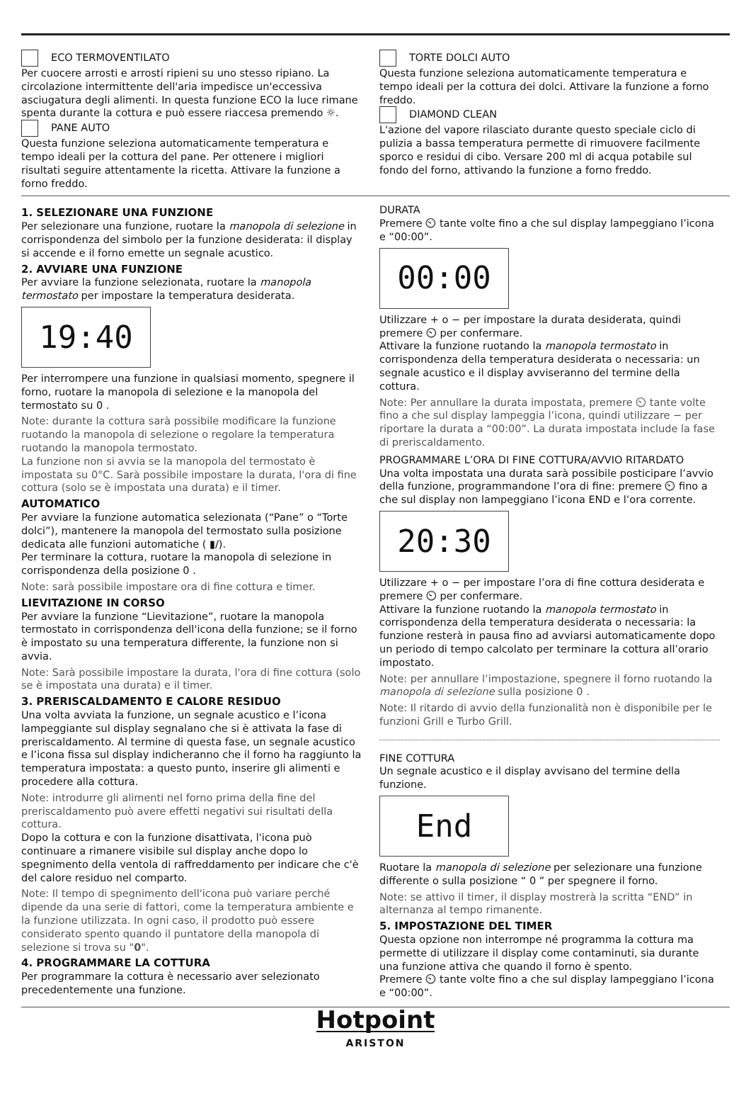ECO TERMOVENTILATO
Per cuocere arrosti e arrosti ripieni su uno stesso ripiano. La circolazione intermittente dell'aria impedisce un'eccessiva asciugatura degli alimenti. In questa funzione ECO la luce rimane spenta durante la cottura e può essere riaccesa premendo ☼.
PANE AUTO
Questa funzione seleziona automaticamente temperatura e tempo ideali per la cottura del pane. Per ottenere i migliori risultati seguire attentamente la ricetta. Attivare la funzione a forno freddo.
TORTE DOLCI AUTO
Questa funzione seleziona automaticamente temperatura e tempo ideali per la cottura dei dolci. Attivare la funzione a forno freddo.
DIAMOND CLEAN
L'azione del vapore rilasciato durante questo speciale ciclo di pulizia a bassa temperatura permette di rimuovere facilmente sporco e residui di cibo. Versare 200 ml di acqua potabile sul fondo del forno, attivando la funzione a forno freddo.
1. SELEZIONARE UNA FUNZIONE
Per selezionare una funzione, ruotare la manopola di selezione in corrispondenza del simbolo per la funzione desiderata: il display si accende e il forno emette un segnale acustico.
2. AVVIARE UNA FUNZIONE
Per avviare la funzione selezionata, ruotare la manopola termostato per impostare la temperatura desiderata.
19:40
Per interrompere una funzione in qualsiasi momento, spegnere il forno, ruotare la manopola di selezione e la manopola del termostato su 0 .
Note: durante la cottura sarà possibile modificare la funzione ruotando la manopola di selezione o regolare la temperatura ruotando la manopola termostato.
La funzione non si avvia se la manopola del termostato è impostata su 0°C. Sarà possibile impostare la durata, l'ora di fine cottura (solo se è impostata una durata) e il timer.
AUTOMATICO
Per avviare la funzione automatica selezionata (“Pane” o “Torte dolci”), mantenere la manopola del termostato sulla posizione dedicata alle funzioni automatiche ( ▮/).
Per terminare la cottura, ruotare la manopola di selezione in corrispondenza della posizione 0 .
Note: sarà possibile impostare ora di fine cottura e timer.
LIEVITAZIONE IN CORSO
Per avviare la funzione “Lievitazione”, ruotare la manopola termostato in corrispondenza dell'icona della funzione; se il forno è impostato su una temperatura differente, la funzione non si avvia.
Note: Sarà possibile impostare la durata, l'ora di fine cottura (solo se è impostata una durata) e il timer.
3. PRERISCALDAMENTO E CALORE RESIDUO
Una volta avviata la funzione, un segnale acustico e l’icona lampeggiante sul display segnalano che si è attivata la fase di preriscaldamento. Al termine di questa fase, un segnale acustico e l’icona fissa sul display indicheranno che il forno ha raggiunto la temperatura impostata: a questo punto, inserire gli alimenti e procedere alla cottura.
Note: introdurre gli alimenti nel forno prima della fine del preriscaldamento può avere effetti negativi sui risultati della cottura.
Dopo la cottura e con la funzione disattivata, l'icona può continuare a rimanere visibile sul display anche dopo lo spegnimento della ventola di raffreddamento per indicare che c'è del calore residuo nel comparto.
Note: Il tempo di spegnimento dell'icona può variare perché dipende da una serie di fattori, come la temperatura ambiente e la funzione utilizzata. In ogni caso, il prodotto può essere considerato spento quando il puntatore della manopola di selezione si trova su "0".
4. PROGRAMMARE LA COTTURA
Per programmare la cottura è necessario aver selezionato precedentemente una funzione.
DURATA
Premere ⏲ tante volte fino a che sul display lampeggiano l’icona e “00:00”.
00:00
Utilizzare + o − per impostare la durata desiderata, quindi premere ⏲ per confermare.
Attivare la funzione ruotando la manopola termostato in corrispondenza della temperatura desiderata o necessaria: un segnale acustico e il display avviseranno del termine della cottura.
Note: Per annullare la durata impostata, premere ⏲ tante volte fino a che sul display lampeggia l’icona, quindi utilizzare − per riportare la durata a “00:00”. La durata impostata include la fase di preriscaldamento.
PROGRAMMARE L’ORA DI FINE COTTURA/AVVIO RITARDATO
Una volta impostata una durata sarà possibile posticipare l’avvio della funzione, programmandone l’ora di fine: premere ⏲ fino a che sul display non lampeggiano l’icona END e l’ora corrente.
20:30
Utilizzare + o − per impostare l’ora di fine cottura desiderata e premere ⏲ per confermare.
Attivare la funzione ruotando la manopola termostato in corrispondenza della temperatura desiderata o necessaria: la funzione resterà in pausa fino ad avviarsi automaticamente dopo un periodo di tempo calcolato per terminare la cottura all’orario impostato.
Note: per annullare l’impostazione, spegnere il forno ruotando la manopola di selezione sulla posizione 0 .
Note: Il ritardo di avvio della funzionalità non è disponibile per le funzioni Grill e Turbo Grill.
FINE COTTURA
Un segnale acustico e il display avvisano del termine della funzione.
End
Ruotare la manopola di selezione per selezionare una funzione differente o sulla posizione “ 0 ” per spegnere il forno.
Note: se attivo il timer, il display mostrerà la scritta “END” in alternanza al tempo rimanente.
5. IMPOSTAZIONE DEL TIMER
Questa opzione non interrompe né programma la cottura ma permette di utilizzare il display come contaminuti, sia durante una funzione attiva che quando il forno è spento.
Premere ⏲ tante volte fino a che sul display lampeggiano l’icona e “00:00”.
Hotpoint
ARISTON